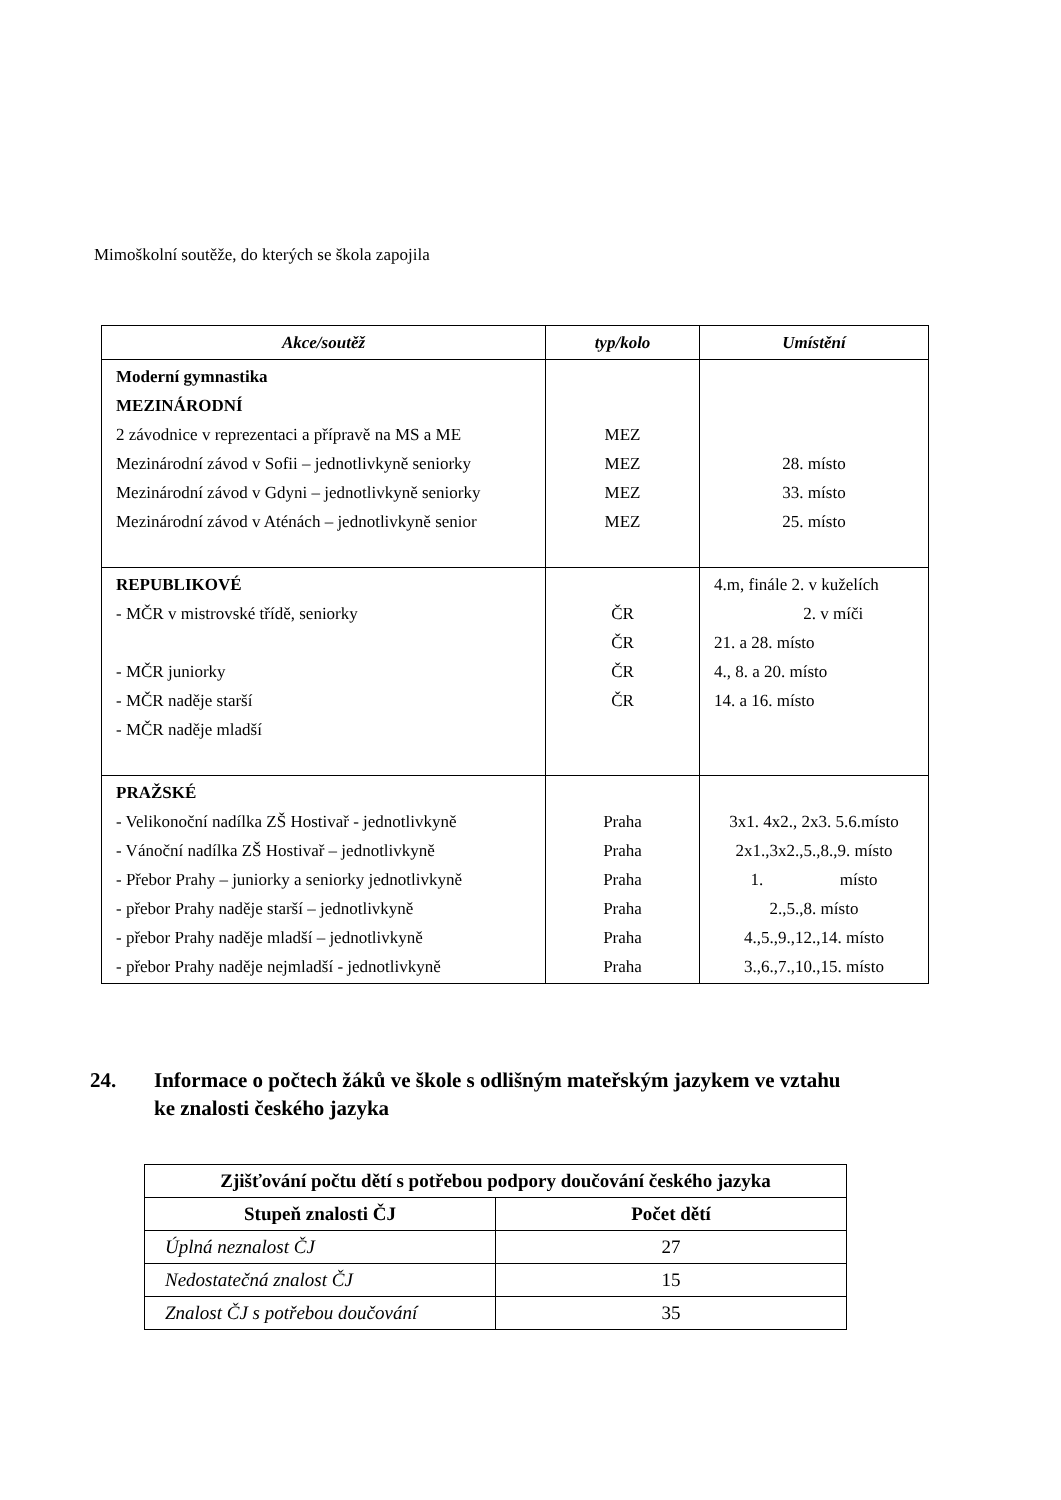Mimoškolní soutěže, do kterých se škola zapojila
| Akce/soutěž | typ/kolo | Umístění |
| --- | --- | --- |
| Moderní gymnastika MEZINÁRODNÍ 2 závodnice v reprezentaci a přípravě na MS a ME Mezinárodní závod v Sofii – jednotlivkyně seniorky Mezinárodní závod v Gdyni – jednotlivkyně seniorky Mezinárodní závod v Aténách – jednotlivkyně senior | MEZ MEZ MEZ MEZ | 28. místo 33. místo 25. místo |
| REPUBLIKOVÉ - MČR v mistrovské třídě, seniorky - MČR juniorky - MČR naděje starší - MČR naděje mladší | ČR ČR ČR ČR | 4.m, finále 2. v kuželích 2. v míči 21. a 28. místo 4., 8. a 20. místo 14. a 16. místo |
| PRAŽSKÉ - Velikonoční nadílka ZŠ Hostivař - jednotlivkyně - Vánoční nadílka ZŠ Hostivař – jednotlivkyně - Přebor Prahy – juniorky a seniorky jednotlivkyně - přebor Prahy naděje starší – jednotlivkyně - přebor Prahy naděje mladší – jednotlivkyně - přebor Prahy naděje nejmladší - jednotlivkyně | Praha Praha Praha Praha Praha Praha | 3x1. 4x2., 2x3. 5.6.místo 2x1.,3x2.,5.,8.,9. místo 1. místo 2.,5.,8. místo 4.,5.,9.,12.,14. místo 3.,6.,7.,10.,15. místo |
24. Informace o počtech žáků ve škole s odlišným mateřským jazykem ve vztahu
ke znalosti českého jazyka
| Zjišťování počtu dětí s potřebou podpory doučování českého jazyka | |
| --- | --- |
| Stupeň znalosti ČJ | Počet dětí |
| Úplná neznalost ČJ | 27 |
| Nedostatečná znalost ČJ | 15 |
| Znalost ČJ s potřebou doučování | 35 |